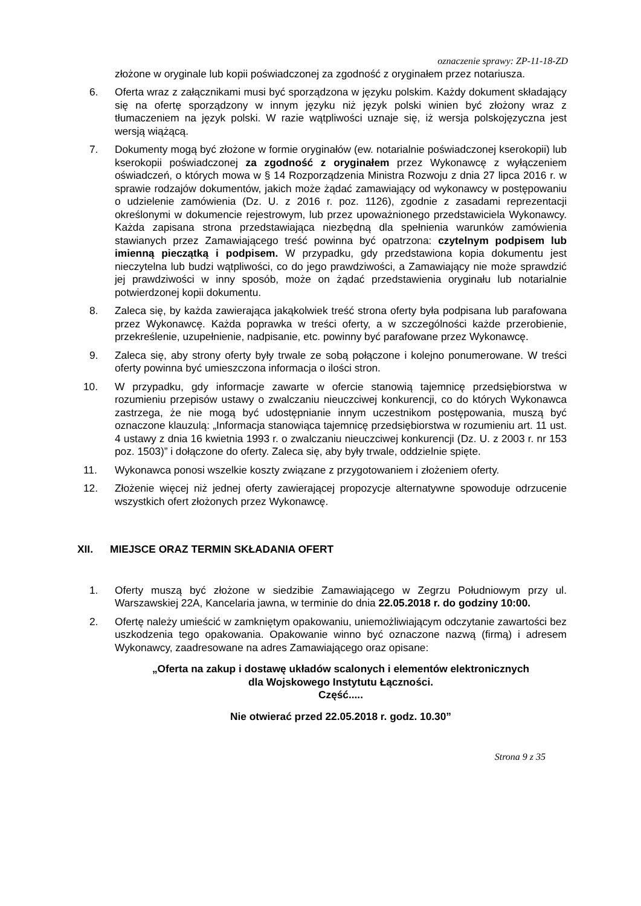oznaczenie sprawy: ZP-11-18-ZD
złożone w oryginale lub kopii poświadczonej za zgodność z oryginałem przez notariusza.
6. Oferta wraz z załącznikami musi być sporządzona w języku polskim. Każdy dokument składający się na ofertę sporządzony w innym języku niż język polski winien być złożony wraz z tłumaczeniem na język polski. W razie wątpliwości uznaje się, iż wersja polskojęzyczna jest wersją wiążącą.
7. Dokumenty mogą być złożone w formie oryginałów (ew. notarialnie poświadczonej kserokopii) lub kserokopii poświadczonej za zgodność z oryginałem przez Wykonawcę z wyłączeniem oświadczeń, o których mowa w § 14 Rozporządzenia Ministra Rozwoju z dnia 27 lipca 2016 r. w sprawie rodzajów dokumentów, jakich może żądać zamawiający od wykonawcy w postępowaniu o udzielenie zamówienia (Dz. U. z 2016 r. poz. 1126), zgodnie z zasadami reprezentacji określonymi w dokumencie rejestrowym, lub przez upoważnionego przedstawiciela Wykonawcy. Każda zapisana strona przedstawiająca niezbędną dla spełnienia warunków zamówienia stawianych przez Zamawiającego treść powinna być opatrzona: czytelnym podpisem lub imienną pieczątką i podpisem. W przypadku, gdy przedstawiona kopia dokumentu jest nieczytelna lub budzi wątpliwości, co do jego prawdziwości, a Zamawiający nie może sprawdzić jej prawdziwości w inny sposób, może on żądać przedstawienia oryginału lub notarialnie potwierdzonej kopii dokumentu.
8. Zaleca się, by każda zawierająca jakąkolwiek treść strona oferty była podpisana lub parafowana przez Wykonawcę. Każda poprawka w treści oferty, a w szczególności każde przerobienie, przekreślenie, uzupełnienie, nadpisanie, etc. powinny być parafowane przez Wykonawcę.
9. Zaleca się, aby strony oferty były trwale ze sobą połączone i kolejno ponumerowane. W treści oferty powinna być umieszczona informacja o ilości stron.
10. W przypadku, gdy informacje zawarte w ofercie stanowią tajemnicę przedsiębiorstwa w rozumieniu przepisów ustawy o zwalczaniu nieuczciwej konkurencji, co do których Wykonawca zastrzega, że nie mogą być udostępnianie innym uczestnikom postępowania, muszą być oznaczone klauzulą: „Informacja stanowiąca tajemnicę przedsiębiorstwa w rozumieniu art. 11 ust. 4 ustawy z dnia 16 kwietnia 1993 r. o zwalczaniu nieuczciwej konkurencji (Dz. U. z 2003 r. nr 153 poz. 1503)” i dołączone do oferty. Zaleca się, aby były trwale, oddzielnie spięte.
11. Wykonawca ponosi wszelkie koszty związane z przygotowaniem i złożeniem oferty.
12. Złożenie więcej niż jednej oferty zawierającej propozycje alternatywne spowoduje odrzucenie wszystkich ofert złożonych przez Wykonawcę.
XII. MIEJSCE ORAZ TERMIN SKŁADANIA OFERT
1. Oferty muszą być złożone w siedzibie Zamawiającego w Zegrzu Południowym przy ul. Warszawskiej 22A, Kancelaria jawna, w terminie do dnia 22.05.2018 r. do godziny 10:00.
2. Ofertę należy umieścić w zamkniętym opakowaniu, uniemożliwiającym odczytanie zawartości bez uszkodzenia tego opakowania. Opakowanie winno być oznaczone nazwą (firmą) i adresem Wykonawcy, zaadresowane na adres Zamawiającego oraz opisane:
„Oferta na zakup i dostawę układów scalonych i elementów elektronicznych
dla Wojskowego Instytutu Łączności.
Część.....
Nie otwierać przed 22.05.2018 r. godz. 10.30”
Strona 9 z 35